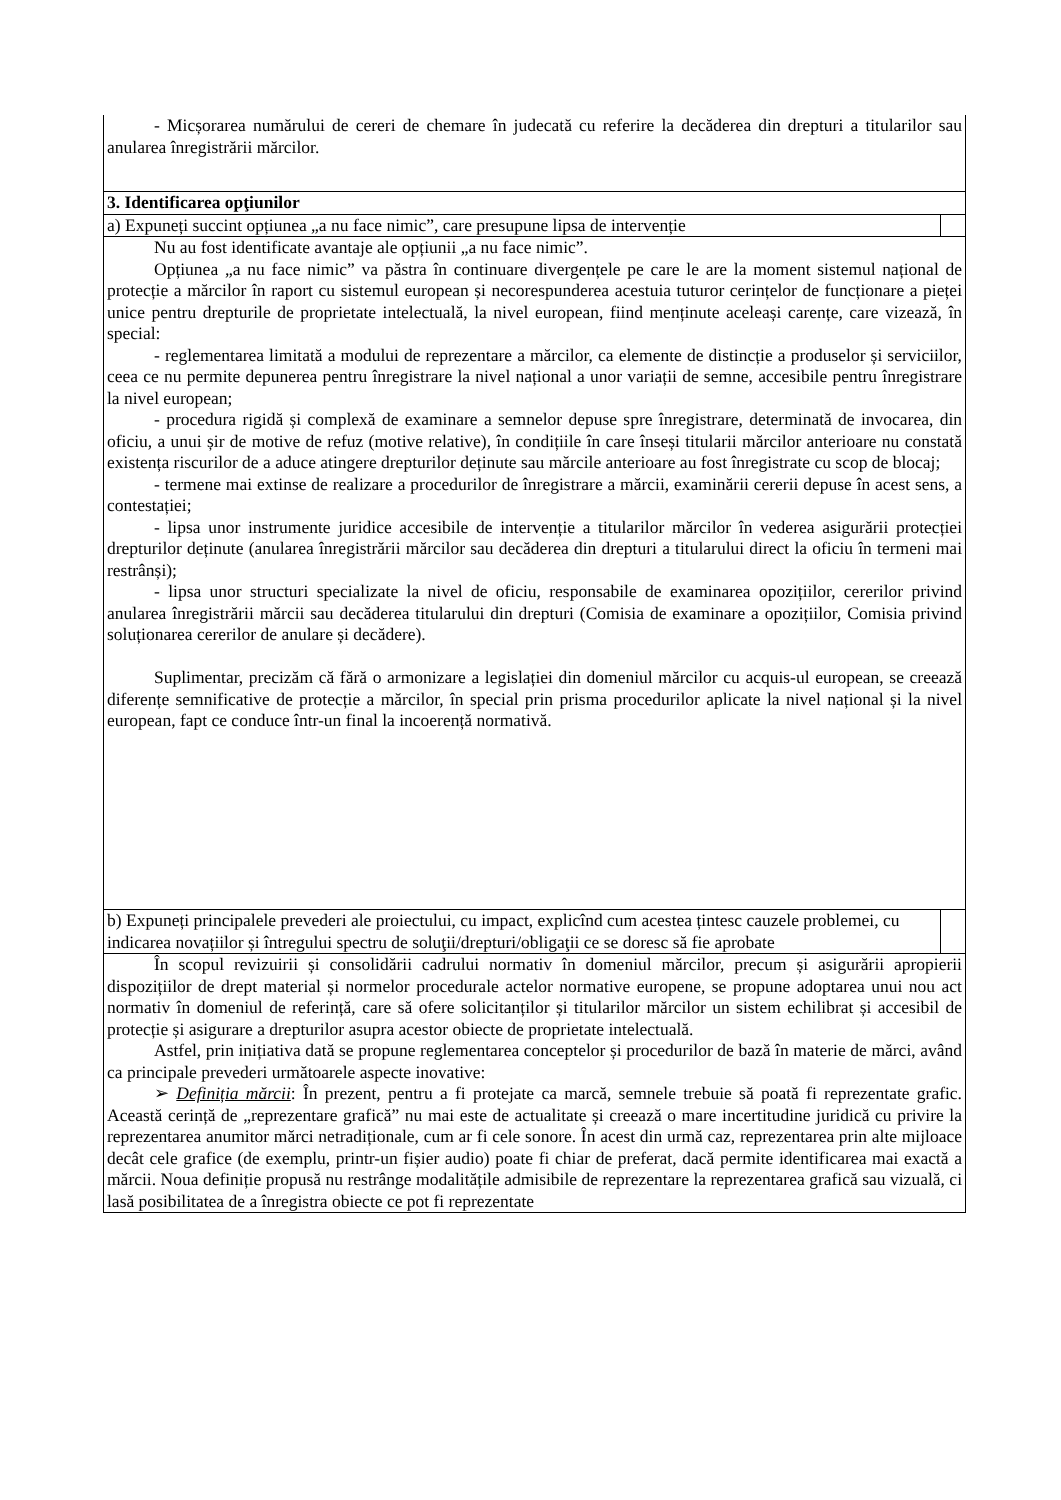| - Micșorarea numărului de cereri de chemare în judecată cu referire la decăderea din drepturi a titularilor sau anularea înregistrării mărcilor. |
| 3. Identificarea opţiunilor |
| a) Expuneți succint opțiunea „a nu face nimic”, care presupune lipsa de intervenție |
| Nu au fost identificate avantaje ale opțiunii „a nu face nimic”. Opțiunea „a nu face nimic” va păstra în continuare divergențele pe care le are la moment sistemul național de protecție a mărcilor în raport cu sistemul european și necorespunderea acestuia tuturor cerințelor de funcționare a pieței unice pentru drepturile de proprietate intelectuală, la nivel european, fiind menținute aceleași carențe, care vizează, în special: - reglementarea limitată a modului de reprezentare a mărcilor, ca elemente de distincție a produselor și serviciilor, ceea ce nu permite depunerea pentru înregistrare la nivel național a unor variații de semne, accesibile pentru înregistrare la nivel european; - procedura rigidă și complexă de examinare a semnelor depuse spre înregistrare, determinată de invocarea, din oficiu, a unui șir de motive de refuz (motive relative), în condițiile în care înseși titularii mărcilor anterioare nu constată existența riscurilor de a aduce atingere drepturilor deținute sau mărcile anterioare au fost înregistrate cu scop de blocaj; - termene mai extinse de realizare a procedurilor de înregistrare a mărcii, examinării cererii depuse în acest sens, a contestației; - lipsa unor instrumente juridice accesibile de intervenție a titularilor mărcilor în vederea asigurării protecției drepturilor deținute (anularea înregistrării mărcilor sau decăderea din drepturi a titularului direct la oficiu în termeni mai restrânși); - lipsa unor structuri specializate la nivel de oficiu, responsabile de examinarea opozițiilor, cererilor privind anularea înregistrării mărcii sau decăderea titularului din drepturi (Comisia de examinare a opozițiilor, Comisia privind soluționarea cererilor de anulare și decădere). Suplimentar, precizăm că fără o armonizare a legislației din domeniul mărcilor cu acquis-ul european, se creează diferențe semnificative de protecție a mărcilor, în special prin prisma procedurilor aplicate la nivel național și la nivel european, fapt ce conduce într-un final la incoerență normativă. |
| b) Expuneți principalele prevederi ale proiectului, cu impact, explicînd cum acestea țintesc cauzele problemei, cu indicarea novațiilor și întregului spectru de soluţii/drepturi/obligaţii ce se doresc să fie aprobate |
| În scopul revizuirii și consolidării cadrului normativ în domeniul mărcilor, precum și asigurării apropierii dispozițiilor de drept material și normelor procedurale actelor normative europene, se propune adoptarea unui nou act normativ în domeniul de referință, care să ofere solicitanților și titularilor mărcilor un sistem echilibrat și accesibil de protecție și asigurare a drepturilor asupra acestor obiecte de proprietate intelectuală. Astfel, prin inițiativa dată se propune reglementarea conceptelor și procedurilor de bază în materie de mărci, având ca principale prevederi următoarele aspecte inovative: ➢ Definiția mărcii : În prezent, pentru a fi protejate ca marcă, semnele trebuie să poată fi reprezentate grafic. Această cerință de „reprezentare grafică” nu mai este de actualitate și creează o mare incertitudine juridică cu privire la reprezentarea anumitor mărci netradiționale, cum ar fi cele sonore. În acest din urmă caz, reprezentarea prin alte mijloace decât cele grafice (de exemplu, printr-un fișier audio) poate fi chiar de preferat, dacă permite identificarea mai exactă a mărcii. Noua definiție propusă nu restrânge modalitățile admisibile de reprezentare la reprezentarea grafică sau vizuală, ci lasă posibilitatea de a înregistra obiecte ce pot fi reprezentate |